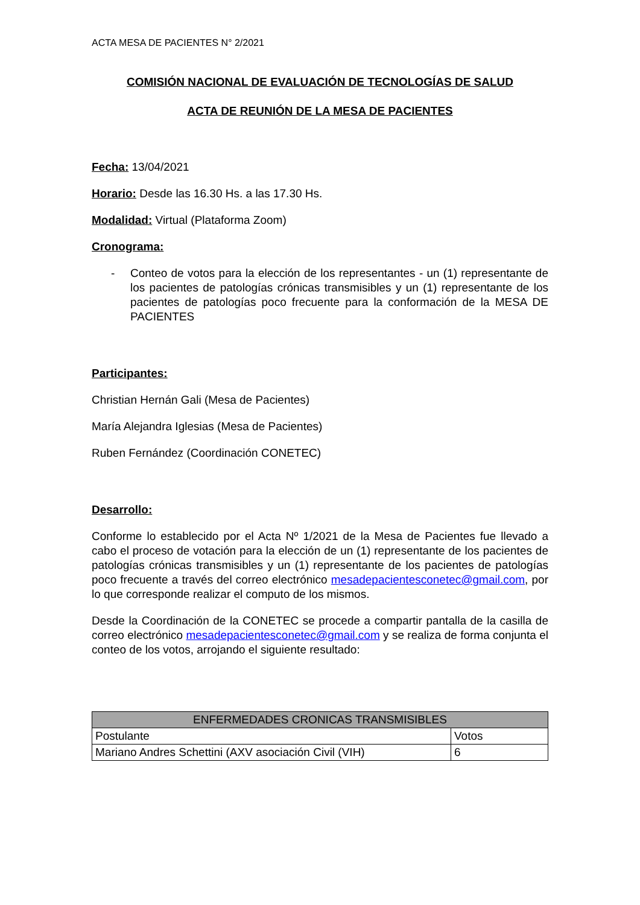ACTA MESA DE PACIENTES N° 2/2021
COMISIÓN NACIONAL DE EVALUACIÓN DE TECNOLOGÍAS DE SALUD
ACTA DE REUNIÓN DE LA MESA DE PACIENTES
Fecha: 13/04/2021
Horario: Desde las 16.30 Hs. a las 17.30 Hs.
Modalidad: Virtual (Plataforma Zoom)
Cronograma:
- Conteo de votos para la elección de los representantes - un (1) representante de los pacientes de patologías crónicas transmisibles y un (1) representante de los pacientes de patologías poco frecuente para la conformación de la MESA DE PACIENTES
Participantes:
Christian Hernán Gali (Mesa de Pacientes)
María Alejandra Iglesias (Mesa de Pacientes)
Ruben Fernández (Coordinación CONETEC)
Desarrollo:
Conforme lo establecido por el Acta Nº 1/2021 de la Mesa de Pacientes fue llevado a cabo el proceso de votación para la elección de un (1) representante de los pacientes de patologías crónicas transmisibles y un (1) representante de los pacientes de patologías poco frecuente a través del correo electrónico mesadepacientesconetec@gmail.com, por lo que corresponde realizar el computo de los mismos.
Desde la Coordinación de la CONETEC se procede a compartir pantalla de la casilla de correo electrónico mesadepacientesconetec@gmail.com y se realiza de forma conjunta el conteo de los votos, arrojando el siguiente resultado:
| ENFERMEDADES CRONICAS TRANSMISIBLES | |
| --- | --- |
| Postulante | Votos |
| Mariano Andres Schettini (AXV asociación Civil (VIH) | 6 |